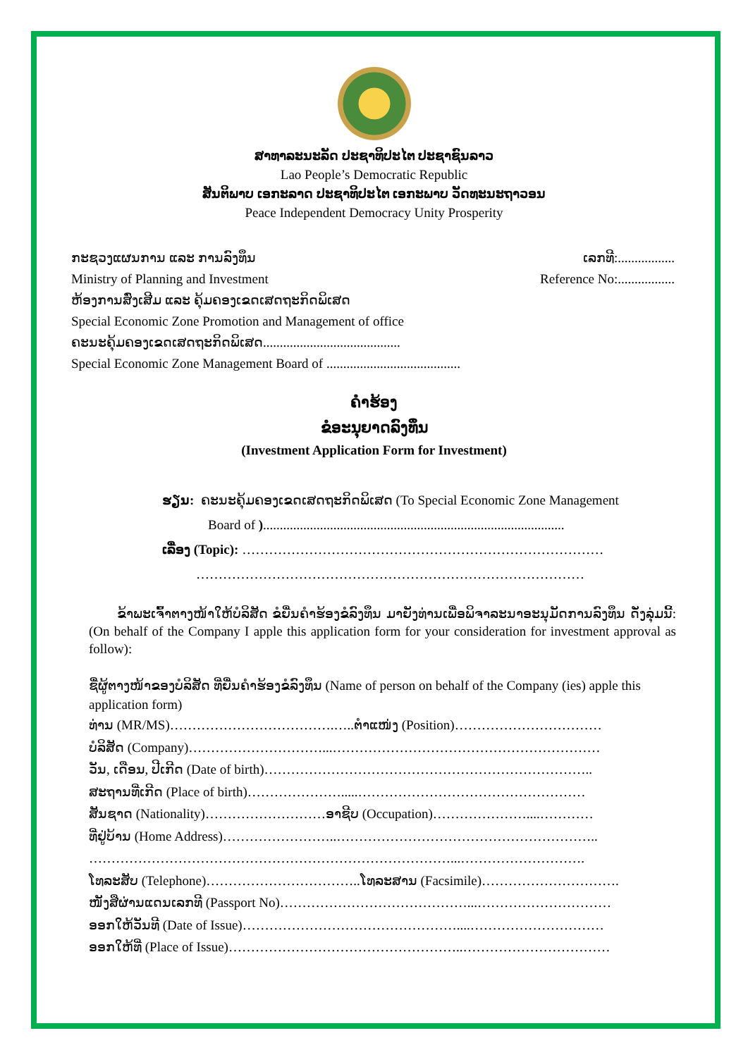ສາທາລະນະລັດ ປະຊາທິປະໄຕ ປະຊາຊົນລາວ
Lao People’s Democratic Republic
ສັນຕິພາບ ເອກະລາດ ປະຊາທິປະໄຕ ເອກະພາບ ວັດທະນະຖາວອນ
Peace Independent Democracy Unity Prosperity
ກະຊວງແຜນການ ແລະ ການລົງທຶນ ເລກທີ:.................
Ministry of Planning and Investment Reference No:.................
ຫ້ອງການສົ່ງເສີມ ແລະ ຄຸ້ມຄອງເຂດເສດຖະກິດພິເສດ
Special Economic Zone Promotion and Management of office
ຄະນະຄຸ້ມຄອງເຂດເສດຖະກິດພິເສດ.........................................
Special Economic Zone Management Board of ........................................
ຄຳຮ້ອງ
ຂໍອະນຸຍາດລົງທຶນ
(Investment Application Form for Investment)
ຮຽນ: ຄະນະຄຸ້ມຄອງເຂດເສດຖະກິດພິເສດ (To Special Economic Zone Management
Board of )..........................................................................................
ເລື່ອງ (Topic): ………………………………………………………………………
……………………………………………………………………………
ຂ້າພະເຈົ້າຕາງໜ້າໃຫ້ບໍລິສັດ ຂໍຍື່ນຄຳຮ້ອງຂໍລົງທຶນ ມາຍັງທ່ານເພື່ອພິຈາລະນາອະນຸມັດການລົງທຶນ ດັ່ງລຸ່ມນີ້: (On behalf of the Company I apple this application form for your consideration for investment approval as follow):
ຊື່ຜູ້ຕາງໜ້າຂອງບໍລິສັດ ທີ່ຍື່ນຄຳຮ້ອງຂໍລົງທຶນ (Name of person on behalf of the Company (ies) apple this application form)
ທ່ານ (MR/MS)……………………………….…..ຕຳແໜ່ງ (Position)……………………………
ບໍລິສັດ (Company)…………………………...……………………………………………………
ວັນ, ເດືອນ, ປີເກີດ (Date of birth)………………………………………………………………..
ສະຖານທີ່ເກີດ (Place of birth)………………….....……………………………………………
ສັນຊາດ (Nationality)………………………ອາຊີບ (Occupation)…………………....…………
ທີ່ຢູ່ບ້ານ (Home Address)……………………..…………………………………………………..
………………………………………………………………………...……………………….
ໂທລະສັບ (Telephone)……………………………..ໂທລະສານ (Facsimile)………………………….
ໜັງສືຜ່ານແດນເລກທີ (Passport No)……………………………………...…………………………
ອອກໃຫ້ວັນທີ (Date of Issue)…………………………………………....…………………………
ອອກໃຫ້ທີ່ (Place of Issue)……………………………………………..……………………………